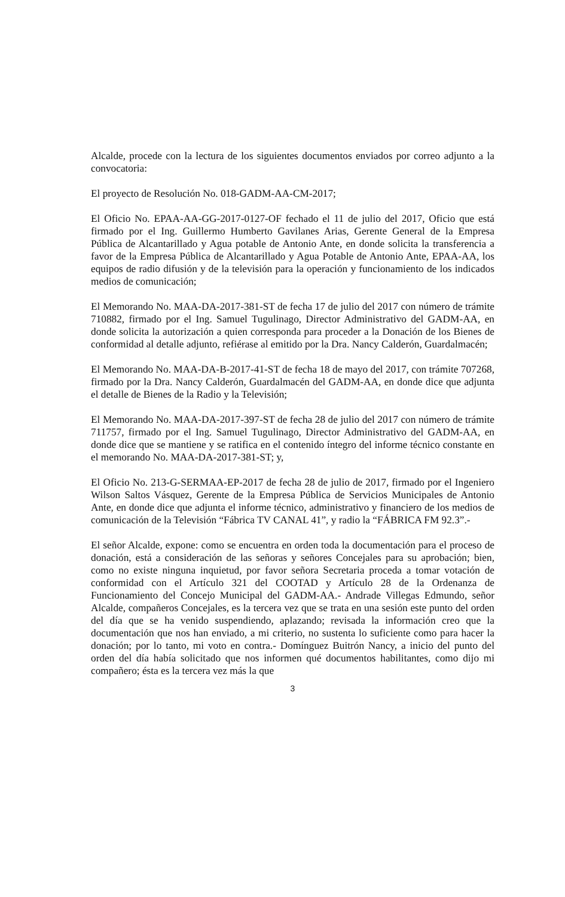Alcalde, procede con la lectura de los siguientes documentos enviados por correo adjunto a la convocatoria:
El proyecto de Resolución No. 018-GADM-AA-CM-2017;
El Oficio No. EPAA-AA-GG-2017-0127-OF fechado el 11 de julio del 2017, Oficio que está firmado por el Ing. Guillermo Humberto Gavilanes Arias, Gerente General de la Empresa Pública de Alcantarillado y Agua potable de Antonio Ante, en donde solicita la transferencia a favor de la Empresa Pública de Alcantarillado y Agua Potable de Antonio Ante, EPAA-AA, los equipos de radio difusión y de la televisión para la operación y funcionamiento de los indicados medios de comunicación;
El Memorando No. MAA-DA-2017-381-ST de fecha 17 de julio del 2017 con número de trámite 710882, firmado por el Ing. Samuel Tugulinago, Director Administrativo del GADM-AA, en donde solicita la autorización a quien corresponda para proceder a la Donación de los Bienes de conformidad al detalle adjunto, refiérase al emitido por la Dra. Nancy Calderón, Guardalmacén;
El Memorando No. MAA-DA-B-2017-41-ST de fecha 18 de mayo del 2017, con trámite 707268, firmado por la Dra. Nancy Calderón, Guardalmacén del GADM-AA, en donde dice que adjunta el detalle de Bienes de la Radio y la Televisión;
El Memorando No. MAA-DA-2017-397-ST de fecha 28 de julio del 2017 con número de trámite 711757, firmado por el Ing. Samuel Tugulinago, Director Administrativo del GADM-AA, en donde dice que se mantiene y se ratifica en el contenido íntegro del informe técnico constante en el memorando No. MAA-DA-2017-381-ST; y,
El Oficio No. 213-G-SERMAA-EP-2017 de fecha 28 de julio de 2017, firmado por el Ingeniero Wilson Saltos Vásquez, Gerente de la Empresa Pública de Servicios Municipales de Antonio Ante, en donde dice que adjunta el informe técnico, administrativo y financiero de los medios de comunicación de la Televisión “Fábrica TV CANAL 41”, y radio la “FÁBRICA FM 92.3”.-
El señor Alcalde, expone: como se encuentra en orden toda la documentación para el proceso de donación, está a consideración de las señoras y señores Concejales para su aprobación; bien, como no existe ninguna inquietud, por favor señora Secretaria proceda a tomar votación de conformidad con el Artículo 321 del COOTAD y Artículo 28 de la Ordenanza de Funcionamiento del Concejo Municipal del GADM-AA.- Andrade Villegas Edmundo, señor Alcalde, compañeros Concejales, es la tercera vez que se trata en una sesión este punto del orden del día que se ha venido suspendiendo, aplazando; revisada la información creo que la documentación que nos han enviado, a mi criterio, no sustenta lo suficiente como para hacer la donación; por lo tanto, mi voto en contra.- Domínguez Buitrón Nancy, a inicio del punto del orden del día había solicitado que nos informen qué documentos habilitantes, como dijo mi compañero; ésta es la tercera vez más la que
3